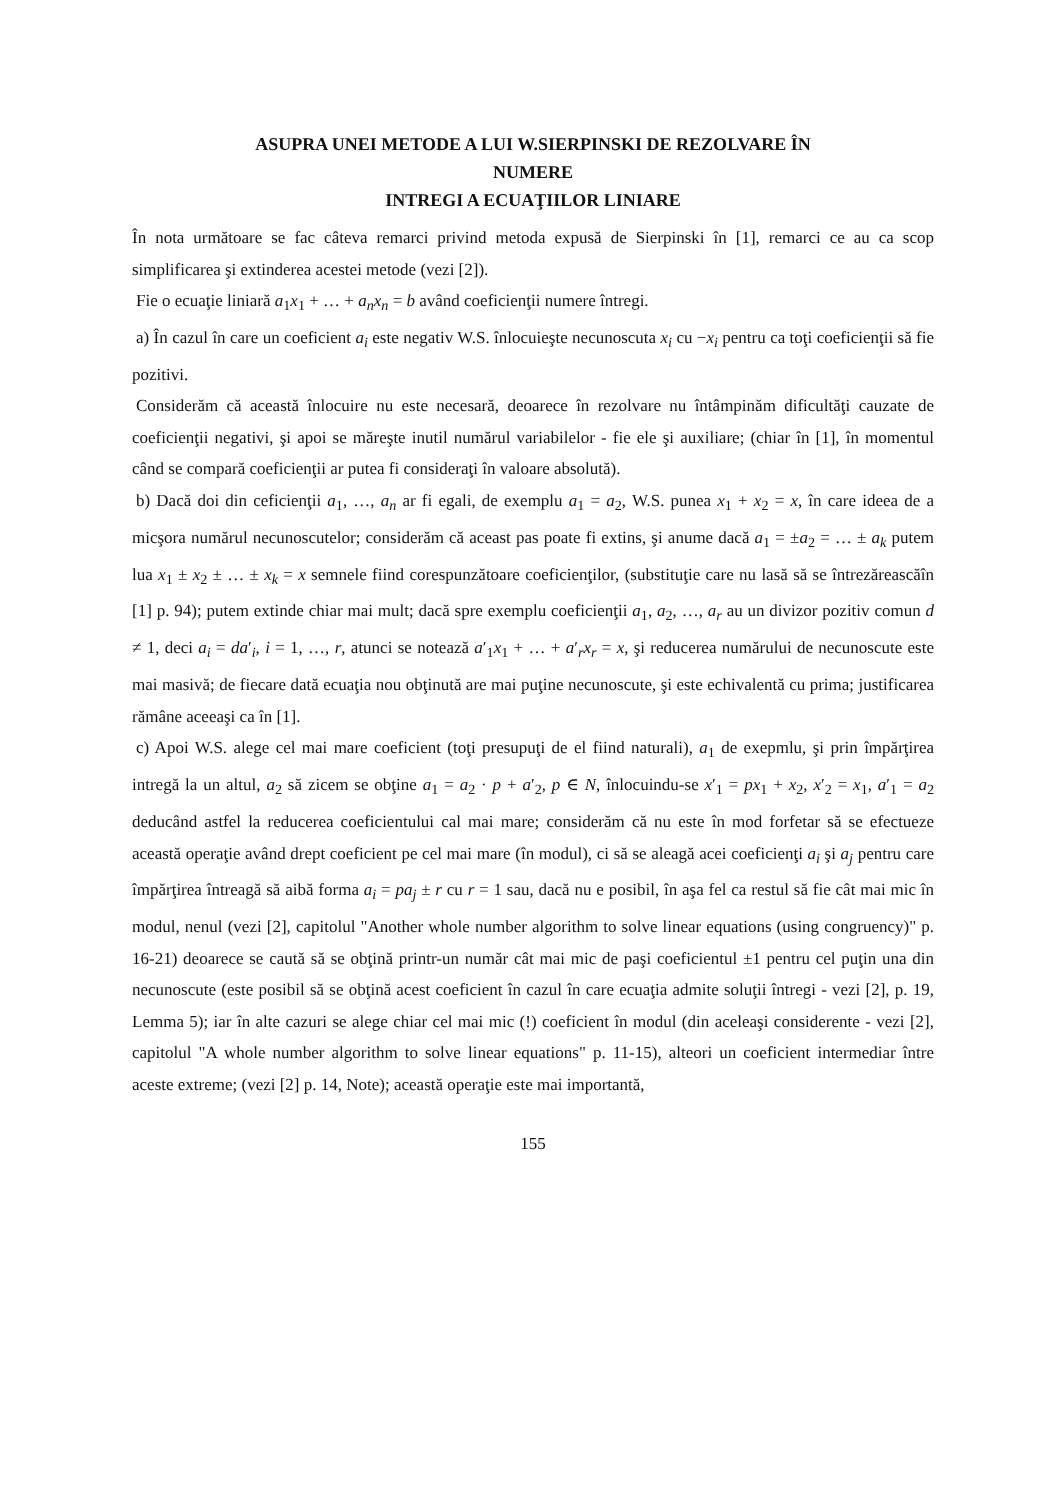ASUPRA UNEI METODE A LUI W.SIERPINSKI DE REZOLVARE ÎN
NUMERE
INTREGI A ECUAŢIILOR LINIARE
În nota următoare se fac câteva remarci privind metoda expusă de Sierpinski în [1], remarci ce au ca scop simplificarea şi extinderea acestei metode (vezi [2]).
Fie o ecuaţie liniară a<sub>1</sub>x<sub>1</sub> + … + a<sub>n</sub>x<sub>n</sub> = b având coeficienţii numere întregi.
a) În cazul în care un coeficient a<sub>i</sub> este negativ W.S. înlocuieşte necunoscuta x<sub>i</sub> cu −x<sub>i</sub> pentru ca toţi coeficienţii să fie pozitivi.
Considerăm că această înlocuire nu este necesară, deoarece în rezolvare nu întâmpinăm dificultăţi cauzate de coeficienţii negativi, şi apoi se măreşte inutil numărul variabilelor - fie ele şi auxiliare; (chiar în [1], în momentul când se compară coeficienţii ar putea fi consideraţi în valoare absolută).
b) Dacă doi din ceficienţii a<sub>1</sub>, …, a<sub>n</sub> ar fi egali, de exemplu a<sub>1</sub> = a<sub>2</sub>, W.S. punea x<sub>1</sub> + x<sub>2</sub> = x, în care ideea de a micşora numărul necunoscutelor; considerăm că aceast pas poate fi extins, şi anume dacă a<sub>1</sub> = ±a<sub>2</sub> = … ± a<sub>k</sub> putem lua x<sub>1</sub> ± x<sub>2</sub> ± … ± x<sub>k</sub> = x semnele fiind corespunzătoare coeficienţilor, (substituţie care nu lasă să se întrezăreascăîn [1] p. 94); putem extinde chiar mai mult; dacă spre exemplu coeficienţii a<sub>1</sub>, a<sub>2</sub>, …, a<sub>r</sub> au un divizor pozitiv comun d ≠ 1, deci a<sub>i</sub> = da′<sub>i</sub>, i = 1, …, r, atunci se notează a′<sub>1</sub>x<sub>1</sub> + … + a′<sub>r</sub>x<sub>r</sub> = x, şi reducerea numărului de necunoscute este mai masivă; de fiecare dată ecuaţia nou obţinută are mai puţine necunoscute, şi este echivalentă cu prima; justificarea rămâne aceeaşi ca în [1].
c) Apoi W.S. alege cel mai mare coeficient (toţi presupuţi de el fiind naturali), a<sub>1</sub> de exepmlu, şi prin împărţirea intregă la un altul, a<sub>2</sub> să zicem se obţine a<sub>1</sub> = a<sub>2</sub> · p + a′<sub>2</sub>, p ∈ N, înlocuindu-se x′<sub>1</sub> = px<sub>1</sub> + x<sub>2</sub>, x′<sub>2</sub> = x<sub>1</sub>, a′<sub>1</sub> = a<sub>2</sub> deducând astfel la reducerea coeficientului cal mai mare; considerăm că nu este în mod forfetar să se efectueze această operaţie având drept coeficient pe cel mai mare (în modul), ci să se aleagă acei coeficienţi a<sub>i</sub> şi a<sub>j</sub> pentru care împărţirea întreagă să aibă forma a<sub>i</sub> = pa<sub>j</sub> ± r cu r = 1 sau, dacă nu e posibil, în aşa fel ca restul să fie cât mai mic în modul, nenul (vezi [2], capitolul "Another whole number algorithm to solve linear equations (using congruency)" p. 16-21) deoarece se caută să se obţină printr-un număr cât mai mic de paşi coeficientul ±1 pentru cel puţin una din necunoscute (este posibil să se obţină acest coeficient în cazul în care ecuaţia admite soluţii întregi - vezi [2], p. 19, Lemma 5); iar în alte cazuri se alege chiar cel mai mic (!) coeficient în modul (din aceleaşi considerente - vezi [2], capitolul "A whole number algorithm to solve linear equations" p. 11-15), alteori un coeficient intermediar între aceste extreme; (vezi [2] p. 14, Note); această operaţie este mai importantă,
155